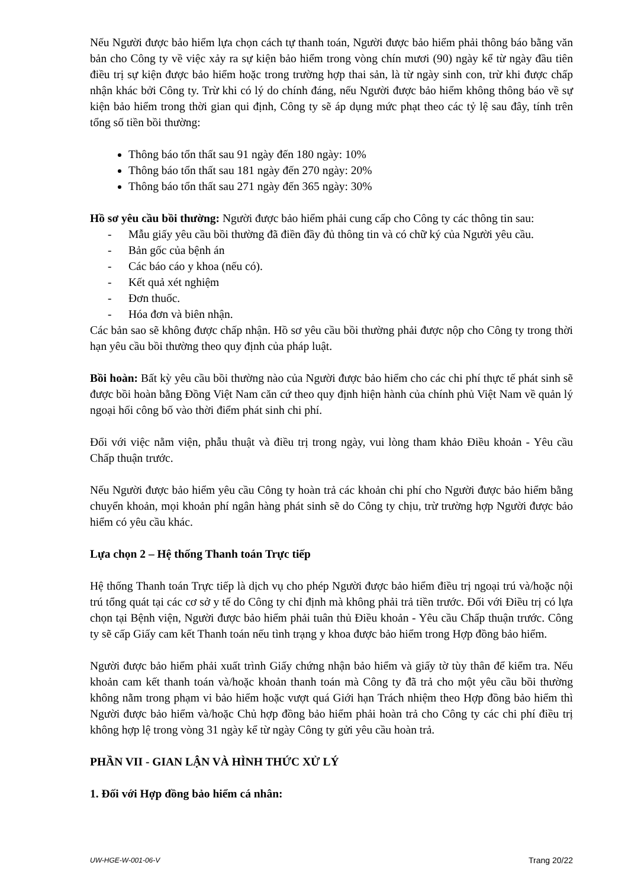Nếu Người được bảo hiểm lựa chọn cách tự thanh toán, Người được bảo hiểm phải thông báo bằng văn bản cho Công ty về việc xảy ra sự kiện bảo hiểm trong vòng chín mươi (90) ngày kể từ ngày đầu tiên điều trị sự kiện được bảo hiểm hoặc trong trường hợp thai sản, là từ ngày sinh con, trừ khi được chấp nhận khác bởi Công ty. Trừ khi có lý do chính đáng, nếu Người được bảo hiểm không thông báo về sự kiện bảo hiểm trong thời gian qui định, Công ty sẽ áp dụng mức phạt theo các tỷ lệ sau đây, tính trên tổng số tiền bồi thường:
Thông báo tổn thất sau 91 ngày đến 180 ngày: 10%
Thông báo tổn thất sau 181 ngày đến 270 ngày: 20%
Thông báo tổn thất sau 271 ngày đến 365 ngày: 30%
Hồ sơ yêu cầu bồi thường: Người được bảo hiểm phải cung cấp cho Công ty các thông tin sau:
- Mẫu giấy yêu cầu bồi thường đã điền đầy đủ thông tin và có chữ ký của Người yêu cầu.
- Bản gốc của bệnh án
- Các báo cáo y khoa (nếu có).
- Kết quả xét nghiệm
- Đơn thuốc.
- Hóa đơn và biên nhận.
Các bản sao sẽ không được chấp nhận. Hồ sơ yêu cầu bồi thường phải được nộp cho Công ty trong thời hạn yêu cầu bồi thường theo quy định của pháp luật.
Bồi hoàn: Bất kỳ yêu cầu bồi thường nào của Người được bảo hiểm cho các chi phí thực tế phát sinh sẽ được bồi hoàn bằng Đồng Việt Nam căn cứ theo quy định hiện hành của chính phủ Việt Nam về quản lý ngoại hối công bố vào thời điểm phát sinh chi phí.
Đối với việc nằm viện, phẫu thuật và điều trị trong ngày, vui lòng tham khảo Điều khoản - Yêu cầu Chấp thuận trước.
Nếu Người được bảo hiểm yêu cầu Công ty hoàn trả các khoản chi phí cho Người được bảo hiểm bằng chuyển khoản, mọi khoản phí ngân hàng phát sinh sẽ do Công ty chịu, trừ trường hợp Người được bảo hiểm có yêu cầu khác.
Lựa chọn 2 – Hệ thống Thanh toán Trực tiếp
Hệ thống Thanh toán Trực tiếp là dịch vụ cho phép Người được bảo hiểm điều trị ngoại trú và/hoặc nội trú tổng quát tại các cơ sở y tế do Công ty chỉ định mà không phải trả tiền trước. Đối với Điều trị có lựa chọn tại Bệnh viện, Người được bảo hiểm phải tuân thủ Điều khoản - Yêu cầu Chấp thuận trước. Công ty sẽ cấp Giấy cam kết Thanh toán nếu tình trạng y khoa được bảo hiểm trong Hợp đồng bảo hiểm.
Người được bảo hiểm phải xuất trình Giấy chứng nhận bảo hiểm và giấy tờ tùy thân để kiểm tra. Nếu khoản cam kết thanh toán và/hoặc khoản thanh toán mà Công ty đã trả cho một yêu cầu bồi thường không nằm trong phạm vi bảo hiểm hoặc vượt quá Giới hạn Trách nhiệm theo Hợp đồng bảo hiểm thì Người được bảo hiểm và/hoặc Chủ hợp đồng bảo hiểm phải hoàn trả cho Công ty các chi phí điều trị không hợp lệ trong vòng 31 ngày kể từ ngày Công ty gửi yêu cầu hoàn trả.
PHẦN VII - GIAN LẬN VÀ HÌNH THỨC XỬ LÝ
1. Đối với Hợp đồng bảo hiểm cá nhân:
UW-HGE-W-001-06-V Trang 20/22